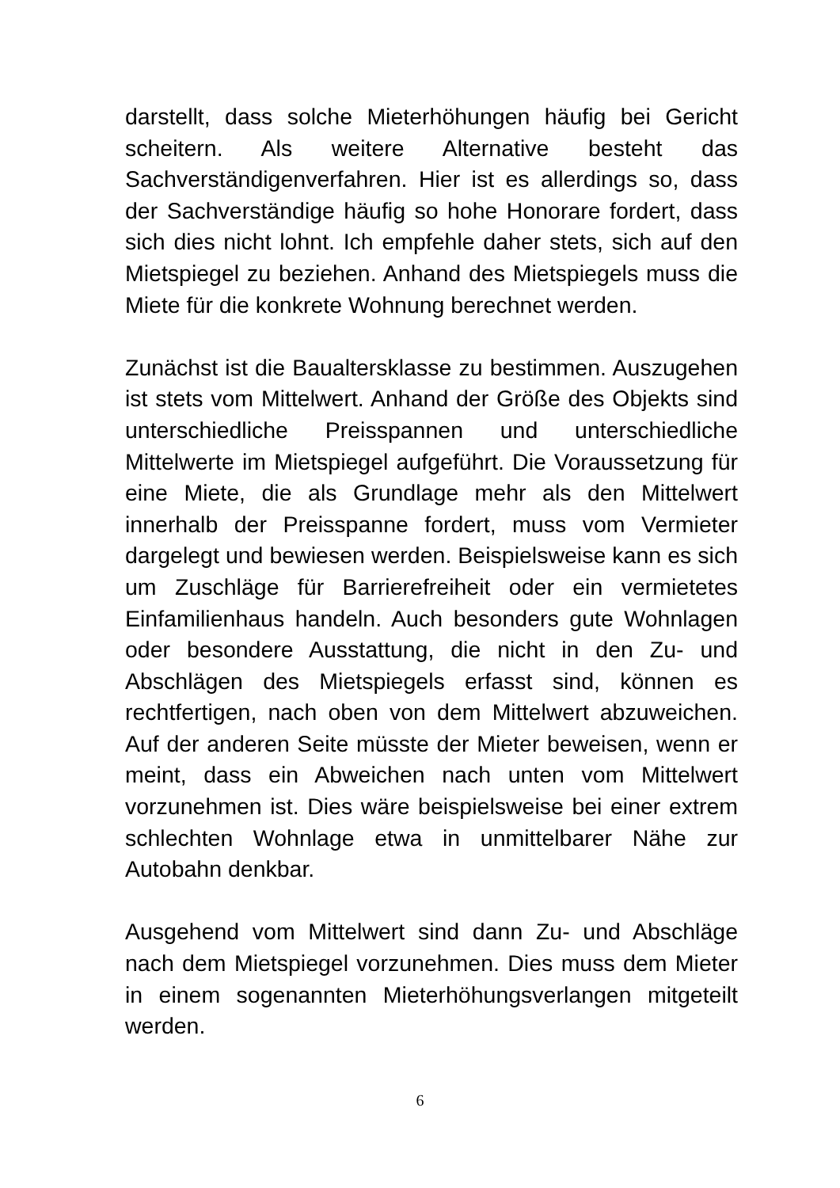darstellt, dass solche Mieterhöhungen häufig bei Gericht scheitern. Als weitere Alternative besteht das Sachverständigenverfahren. Hier ist es allerdings so, dass der Sachverständige häufig so hohe Honorare fordert, dass sich dies nicht lohnt. Ich empfehle daher stets, sich auf den Mietspiegel zu beziehen. Anhand des Mietspiegels muss die Miete für die konkrete Wohnung berechnet werden.
Zunächst ist die Baualtersklasse zu bestimmen. Auszugehen ist stets vom Mittelwert. Anhand der Größe des Objekts sind unterschiedliche Preisspannen und unterschiedliche Mittelwerte im Mietspiegel aufgeführt. Die Voraussetzung für eine Miete, die als Grundlage mehr als den Mittelwert innerhalb der Preisspanne fordert, muss vom Vermieter dargelegt und bewiesen werden. Beispielsweise kann es sich um Zuschläge für Barrierefreiheit oder ein vermietetes Einfamilienhaus handeln. Auch besonders gute Wohnlagen oder besondere Ausstattung, die nicht in den Zu- und Abschlägen des Mietspiegels erfasst sind, können es rechtfertigen, nach oben von dem Mittelwert abzuweichen. Auf der anderen Seite müsste der Mieter beweisen, wenn er meint, dass ein Abweichen nach unten vom Mittelwert vorzunehmen ist. Dies wäre beispielsweise bei einer extrem schlechten Wohnlage etwa in unmittelbarer Nähe zur Autobahn denkbar.
Ausgehend vom Mittelwert sind dann Zu- und Abschläge nach dem Mietspiegel vorzunehmen. Dies muss dem Mieter in einem sogenannten Mieterhöhungsverlangen mitgeteilt werden.
6